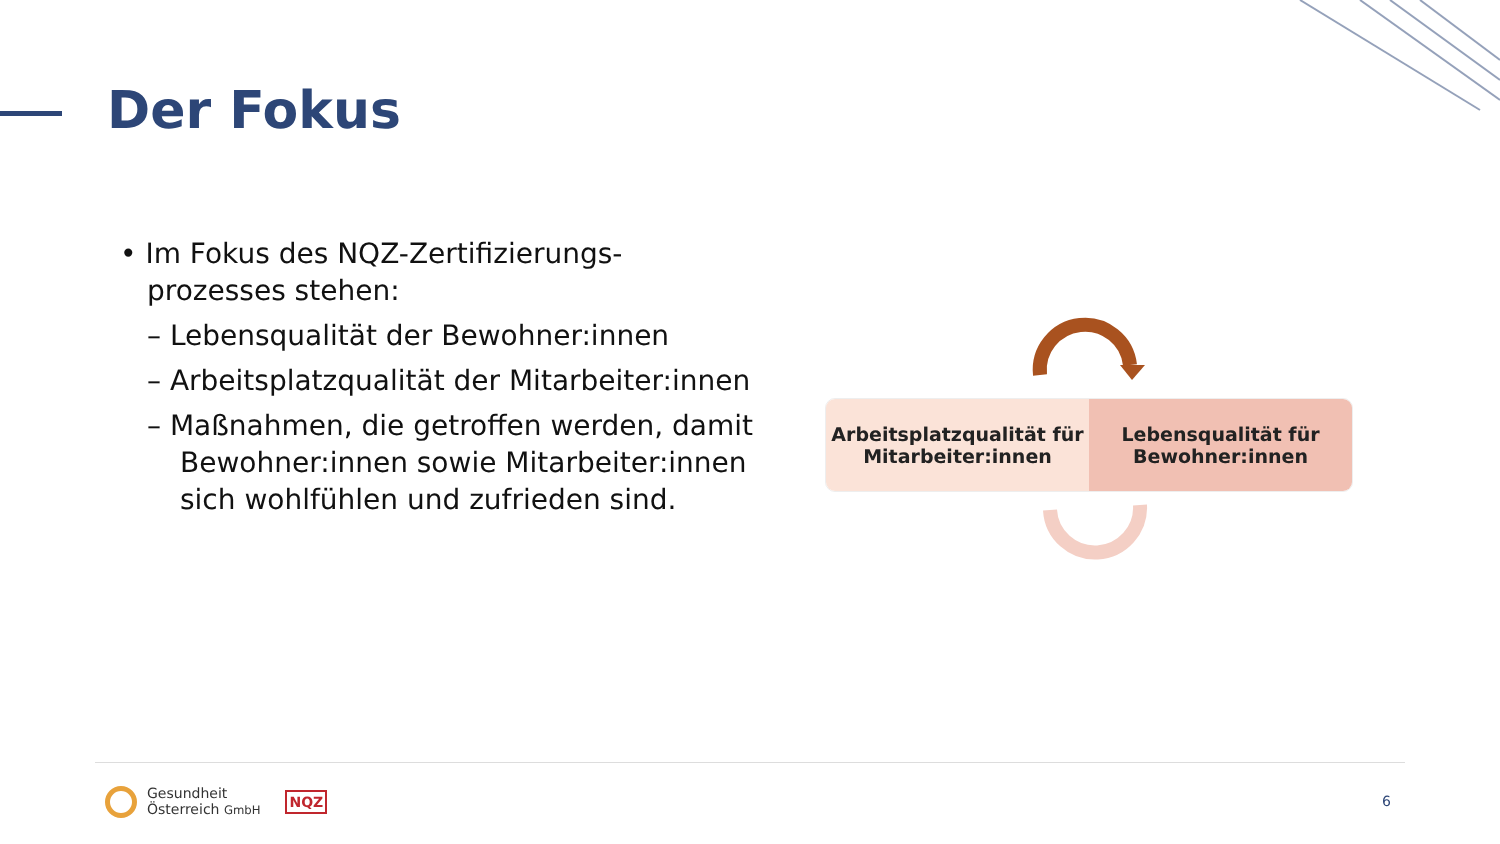Der Fokus
• Im Fokus des NQZ-Zertifizierungs-prozesses stehen:
– Lebensqualität der Bewohner:innen
– Arbeitsplatzqualität der Mitarbeiter:innen
– Maßnahmen, die getroffen werden, damit Bewohner:innen sowie Mitarbeiter:innen sich wohlfühlen und zufrieden sind.
Arbeitsplatzqualität für
Mitarbeiter:innen
Lebensqualität für
Bewohner:innen
Gesundheit
Österreich GmbH NQZ
6